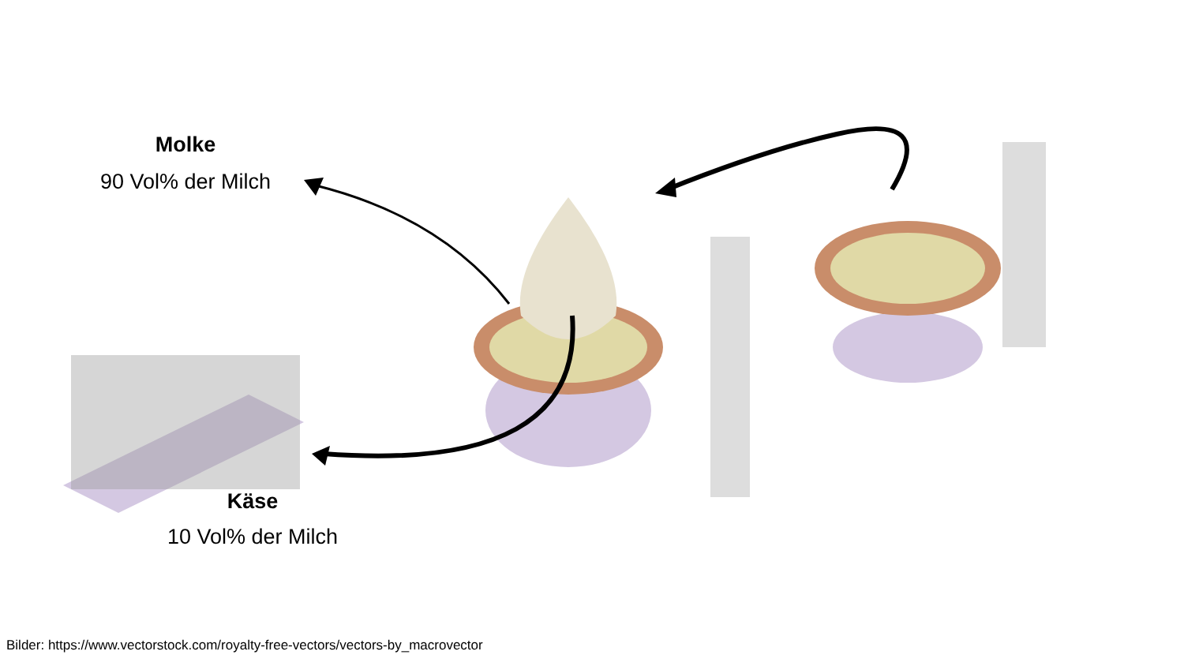Molke
90 Vol% der Milch
Käse
10 Vol% der Milch
Bilder: https://www.vectorstock.com/royalty-free-vectors/vectors-by_macrovector